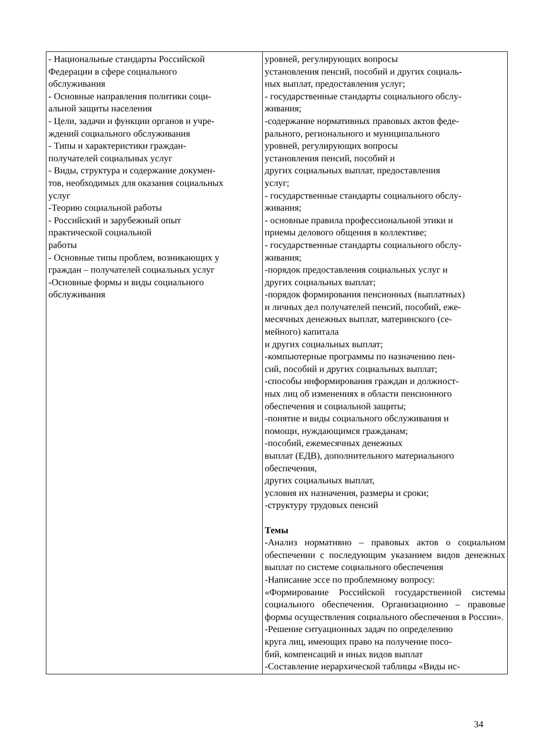| - Национальные стандарты Российской Федерации в сфере социального обслуживания - Основные направления политики соци- альной защиты населения - Цели, задачи и функции органов и учре- ждений социального обслуживания - Типы и характеристики граждан- получателей социальных услуг - Виды, структура и содержание докумен- тов, необходимых для оказания социальных услуг -Теорию социальной работы - Российский и зарубежный опыт практической социальной работы - Основные типы проблем, возникающих у граждан – получателей социальных услуг -Основные формы и виды социального обслуживания | уровней, регулирующих вопросы установления пенсий, пособий и других социаль- ных выплат, предоставления услуг; - государственные стандарты социального обслу- живания; -содержание нормативных правовых актов феде- рального, регионального и муниципального уровней, регулирующих вопросы установления пенсий, пособий и других социальных выплат, предоставления услуг; - государственные стандарты социального обслу- живания; - основные правила профессиональной этики и приемы делового общения в коллективе; - государственные стандарты социального обслу- живания; -порядок предоставления социальных услуг и других социальных выплат; -порядок формирования пенсионных (выплатных) и личных дел получателей пенсий, пособий, еже- месячных денежных выплат, материнского (се- мейного) капитала и других социальных выплат; -компьютерные программы по назначению пен- сий, пособий и других социальных выплат; -способы информирования граждан и должност- ных лиц об изменениях в области пенсионного обеспечения и социальной защиты; -понятие и виды социального обслуживания и помощи, нуждающимся гражданам; -пособий, ежемесячных денежных выплат (ЕДВ), дополнительного материального обеспечения, других социальных выплат, условия их назначения, размеры и сроки; -структуру трудовых пенсий Темы -Анализ нормативно – правовых актов о социальном обеспечении с последующим указанием видов денежных выплат по системе социального обеспечения -Написание эссе по проблемному вопросу: «Формирование Российской государственной системы социального обеспечения. Организационно – правовые формы осуществления социального обеспечения в России». -Решение ситуационных задач по определению круга лиц, имеющих право на получение посо- бий, компенсаций и иных видов выплат -Составление иерархической таблицы «Виды ис- |
34